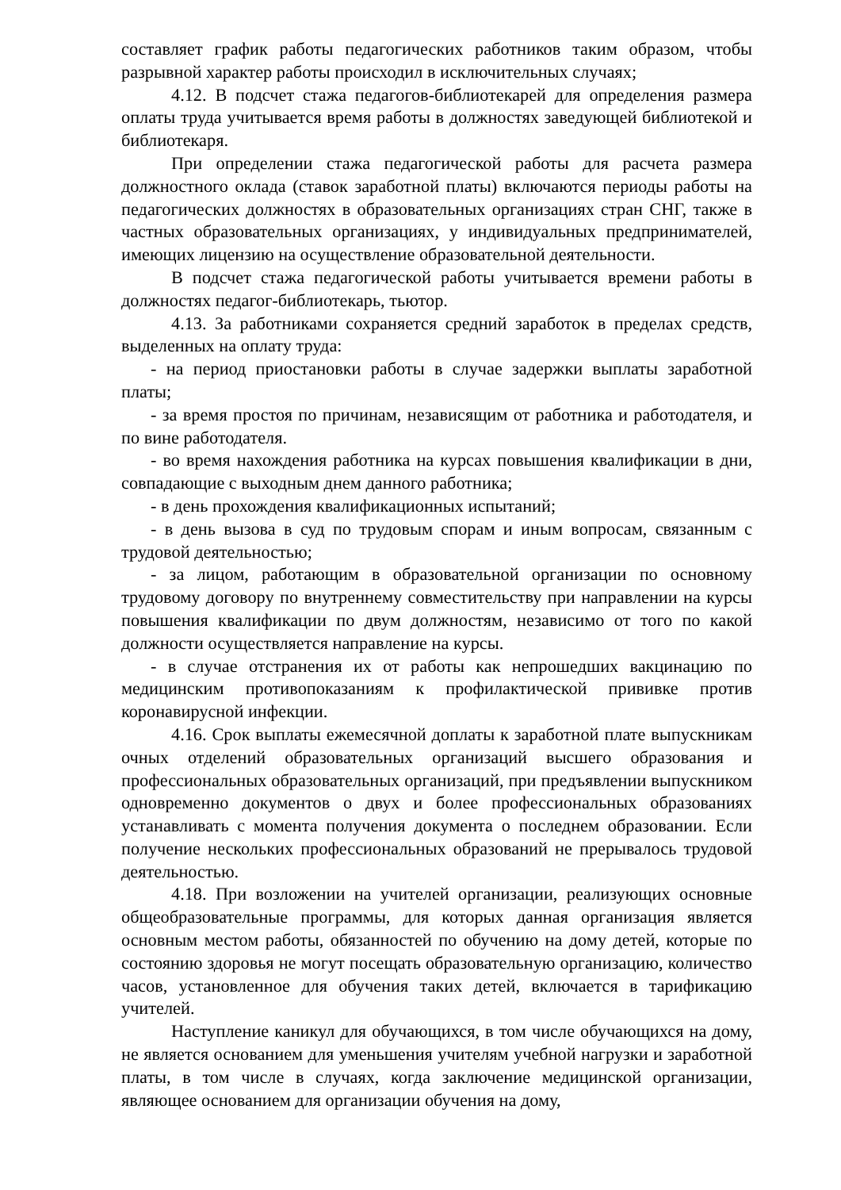составляет график работы педагогических работников таким образом, чтобы разрывной характер работы происходил в исключительных случаях;
4.12. В подсчет стажа педагогов-библиотекарей для определения размера оплаты труда учитывается время работы в должностях заведующей библиотекой и библиотекаря.
При определении стажа педагогической работы для расчета размера должностного оклада (ставок заработной платы) включаются периоды работы на педагогических должностях в образовательных организациях стран СНГ, также в частных образовательных организациях, у индивидуальных предпринимателей, имеющих лицензию на осуществление образовательной деятельности.
В подсчет стажа педагогической работы учитывается времени работы в должностях педагог-библиотекарь, тьютор.
4.13. За работниками сохраняется средний заработок в пределах средств, выделенных на оплату труда:
- на период приостановки работы в случае задержки выплаты заработной платы;
- за время простоя по причинам, независящим от работника и работодателя, и по вине работодателя.
- во время нахождения работника на курсах повышения квалификации в дни, совпадающие с выходным днем данного работника;
- в день прохождения квалификационных испытаний;
- в день вызова в суд по трудовым спорам и иным вопросам, связанным с трудовой деятельностью;
- за лицом, работающим в образовательной организации по основному трудовому договору по внутреннему совместительству при направлении на курсы повышения квалификации по двум должностям, независимо от того по какой должности осуществляется направление на курсы.
- в случае отстранения их от работы как непрошедших вакцинацию по медицинским противопоказаниям к профилактической прививке против коронавирусной инфекции.
4.16. Срок выплаты ежемесячной доплаты к заработной плате выпускникам очных отделений образовательных организаций высшего образования и профессиональных образовательных организаций, при предъявлении выпускником одновременно документов о двух и более профессиональных образованиях устанавливать с момента получения документа о последнем образовании. Если получение нескольких профессиональных образований не прерывалось трудовой деятельностью.
4.18. При возложении на учителей организации, реализующих основные общеобразовательные программы, для которых данная организация является основным местом работы, обязанностей по обучению на дому детей, которые по состоянию здоровья не могут посещать образовательную организацию, количество часов, установленное для обучения таких детей, включается в тарификацию учителей.
Наступление каникул для обучающихся, в том числе обучающихся на дому, не является основанием для уменьшения учителям учебной нагрузки и заработной платы, в том числе в случаях, когда заключение медицинской организации, являющее основанием для организации обучения на дому,